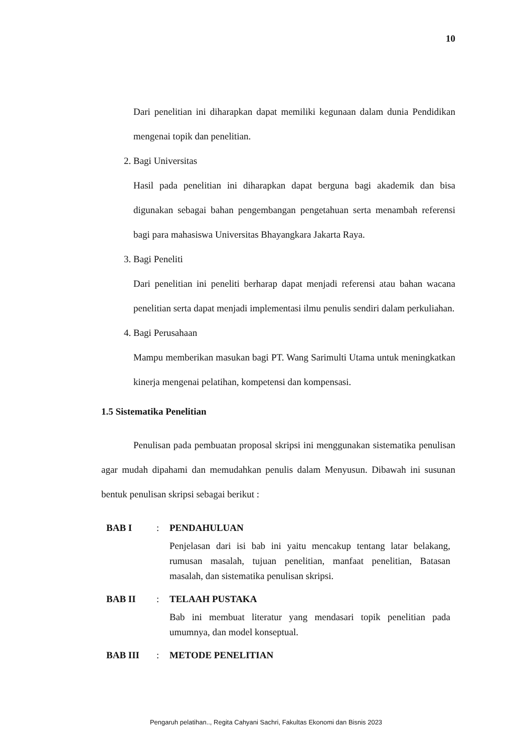10
Dari penelitian ini diharapkan dapat memiliki kegunaan dalam dunia Pendidikan mengenai topik dan penelitian.
2. Bagi Universitas
Hasil pada penelitian ini diharapkan dapat berguna bagi akademik dan bisa digunakan sebagai bahan pengembangan pengetahuan serta menambah referensi bagi para mahasiswa Universitas Bhayangkara Jakarta Raya.
3. Bagi Peneliti
Dari penelitian ini peneliti berharap dapat menjadi referensi atau bahan wacana penelitian serta dapat menjadi implementasi ilmu penulis sendiri dalam perkuliahan.
4. Bagi Perusahaan
Mampu memberikan masukan bagi PT. Wang Sarimulti Utama untuk meningkatkan kinerja mengenai pelatihan, kompetensi dan kompensasi.
1.5 Sistematika Penelitian
Penulisan pada pembuatan proposal skripsi ini menggunakan sistematika penulisan agar mudah dipahami dan memudahkan penulis dalam Menyusun. Dibawah ini susunan bentuk penulisan skripsi sebagai berikut :
BAB I : PENDAHULUAN
Penjelasan dari isi bab ini yaitu mencakup tentang latar belakang, rumusan masalah, tujuan penelitian, manfaat penelitian, Batasan masalah, dan sistematika penulisan skripsi.
BAB II : TELAAH PUSTAKA
Bab ini membuat literatur yang mendasari topik penelitian pada umumnya, dan model konseptual.
BAB III : METODE PENELITIAN
Pengaruh pelatihan.., Regita Cahyani Sachri, Fakultas Ekonomi dan Bisnis 2023